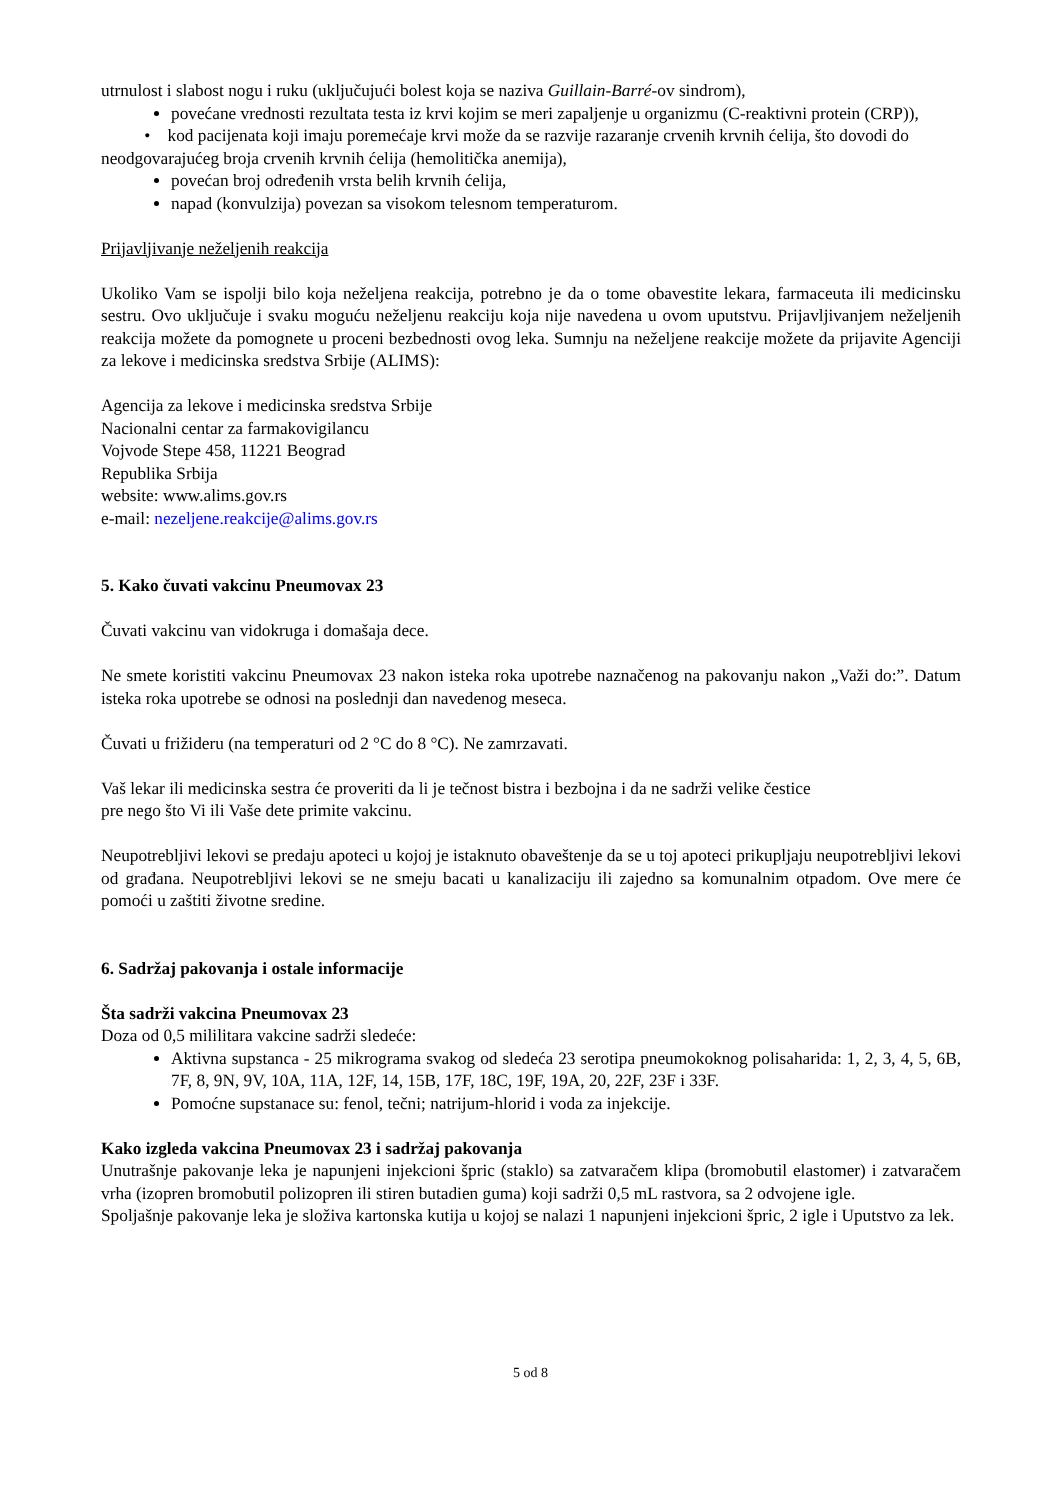utrnulost i slabost nogu i ruku (uključujući bolest koja se naziva Guillain-Barré-ov sindrom),
povećane vrednosti rezultata testa iz krvi kojim se meri zapaljenje u organizmu (C-reaktivni protein (CRP)),
• kod pacijenata koji imaju poremećaje krvi može da se razvije razaranje crvenih krvnih ćelija, što dovodi do neodgovarajućeg broja crvenih krvnih ćelija (hemolitička anemija),
povećan broj određenih vrsta belih krvnih ćelija,
napad (konvulzija) povezan sa visokom telesnom temperaturom.
Prijavljivanje neželjenih reakcija
Ukoliko Vam se ispolji bilo koja neželjena reakcija, potrebno je da o tome obavestite lekara, farmaceuta ili medicinsku sestru. Ovo uključuje i svaku moguću neželjenu reakciju koja nije navedena u ovom uputstvu. Prijavljivanjem neželjenih reakcija možete da pomognete u proceni bezbednosti ovog leka. Sumnju na neželjene reakcije možete da prijavite Agenciji za lekove i medicinska sredstva Srbije (ALIMS):
Agencija za lekove i medicinska sredstva Srbije
Nacionalni centar za farmakovigilancu
Vojvode Stepe 458, 11221 Beograd
Republika Srbija
website: www.alims.gov.rs
e-mail: nezeljene.reakcije@alims.gov.rs
5. Kako čuvati vakcinu Pneumovax 23
Čuvati vakcinu van vidokruga i domašaja dece.
Ne smete koristiti vakcinu Pneumovax 23 nakon isteka roka upotrebe naznačenog na pakovanju nakon „Važi do:”. Datum isteka roka upotrebe se odnosi na poslednji dan navedenog meseca.
Čuvati u frižideru (na temperaturi od 2 °C do 8 °C). Ne zamrzavati.
Vaš lekar ili medicinska sestra će proveriti da li je tečnost bistra i bezbojna i da ne sadrži velike čestice
pre nego što Vi ili Vaše dete primite vakcinu.
Neupotrebljivi lekovi se predaju apoteci u kojoj je istaknuto obaveštenje da se u toj apoteci prikupljaju neupotrebljivi lekovi od građana. Neupotrebljivi lekovi se ne smeju bacati u kanalizaciju ili zajedno sa komunalnim otpadom. Ove mere će pomoći u zaštiti životne sredine.
6. Sadržaj pakovanja i ostale informacije
Šta sadrži vakcina Pneumovax 23
Doza od 0,5 mililitara vakcine sadrži sledeće:
Aktivna supstanca - 25 mikrograma svakog od sledeća 23 serotipa pneumokoknog polisaharida: 1, 2, 3, 4, 5, 6B, 7F, 8, 9N, 9V, 10A, 11A, 12F, 14, 15B, 17F, 18C, 19F, 19A, 20, 22F, 23F i 33F.
Pomoćne supstanace su: fenol, tečni; natrijum-hlorid i voda za injekcije.
Kako izgleda vakcina Pneumovax 23 i sadržaj pakovanja
Unutrašnje pakovanje leka je napunjeni injekcioni špric (staklo) sa zatvaračem klipa (bromobutil elastomer) i zatvaračem vrha (izopren bromobutil polizopren ili stiren butadien guma) koji sadrži 0,5 mL rastvora, sa 2 odvojene igle.
Spoljašnje pakovanje leka je složiva kartonska kutija u kojoj se nalazi 1 napunjeni injekcioni špric, 2 igle i Uputstvo za lek.
5 od 8